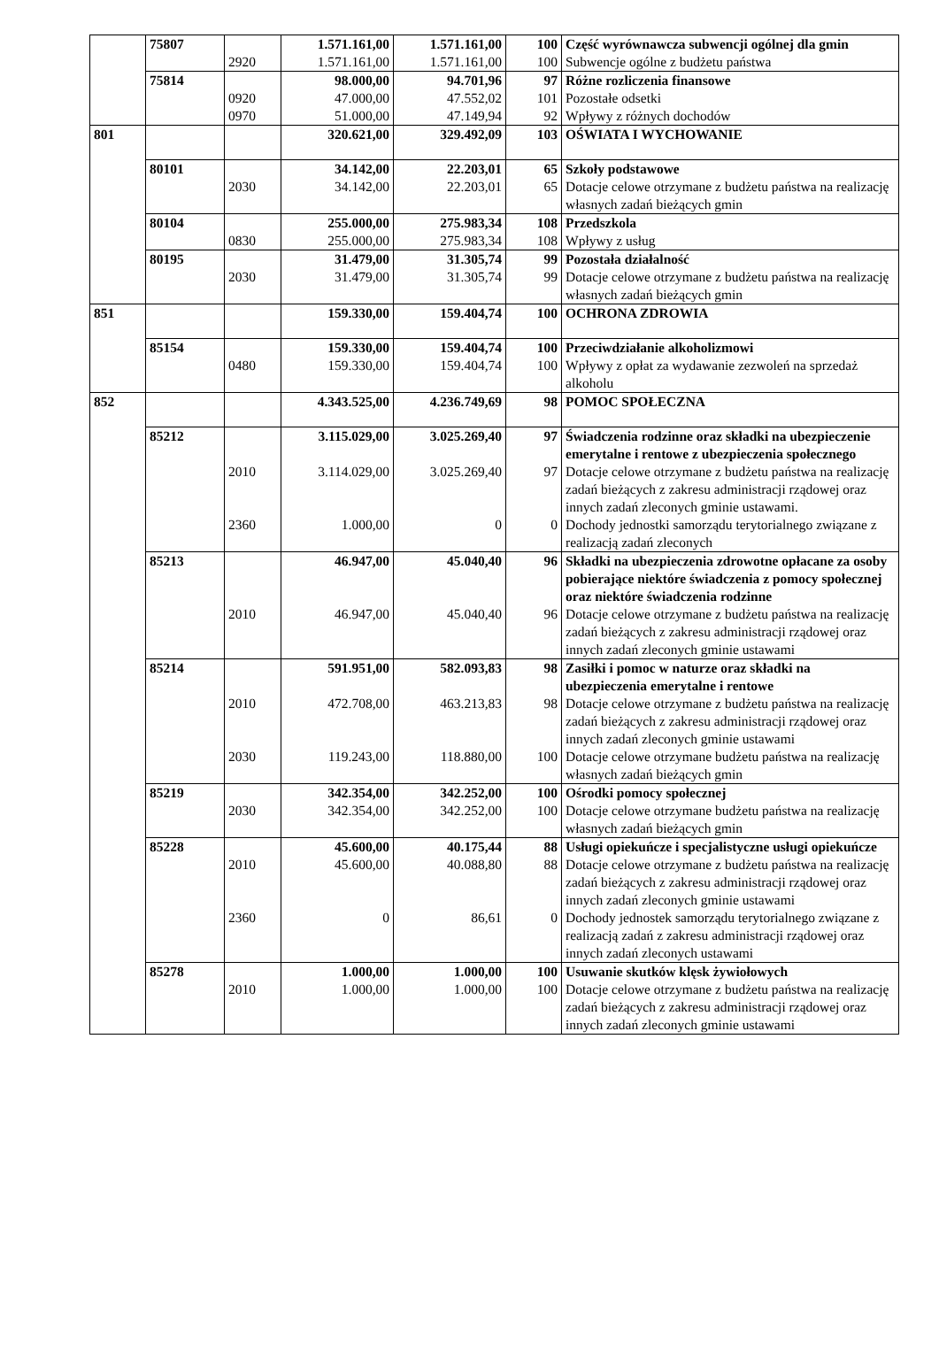| | 75807 | | 1.571.161,00 | 1.571.161,00 | 100 | Część wyrównawcza subwencji ogólnej dla gmin |
| | | 2920 | 1.571.161,00 | 1.571.161,00 | 100 | Subwencje ogólne z budżetu państwa |
| | 75814 | | 98.000,00 | 94.701,96 | 97 | Różne rozliczenia finansowe |
| | | 0920 | 47.000,00 | 47.552,02 | 101 | Pozostałe odsetki |
| | | 0970 | 51.000,00 | 47.149,94 | 92 | Wpływy z różnych dochodów |
| 801 | | | 320.621,00 | 329.492,09 | 103 | OŚWIATA I WYCHOWANIE |
| | 80101 | | 34.142,00 | 22.203,01 | 65 | Szkoły podstawowe |
| | | 2030 | 34.142,00 | 22.203,01 | 65 | Dotacje celowe otrzymane z budżetu państwa na realizację własnych zadań bieżących gmin |
| | 80104 | | 255.000,00 | 275.983,34 | 108 | Przedszkola |
| | | 0830 | 255.000,00 | 275.983,34 | 108 | Wpływy z usług |
| | 80195 | | 31.479,00 | 31.305,74 | 99 | Pozostała działalność |
| | | 2030 | 31.479,00 | 31.305,74 | 99 | Dotacje celowe otrzymane z budżetu państwa na realizację własnych zadań bieżących gmin |
| 851 | | | 159.330,00 | 159.404,74 | 100 | OCHRONA ZDROWIA |
| | 85154 | | 159.330,00 | 159.404,74 | 100 | Przeciwdziałanie alkoholizmowi |
| | | 0480 | 159.330,00 | 159.404,74 | 100 | Wpływy z opłat za wydawanie zezwoleń na sprzedaż alkoholu |
| 852 | | | 4.343.525,00 | 4.236.749,69 | 98 | POMOC SPOŁECZNA |
| | 85212 | | 3.115.029,00 | 3.025.269,40 | 97 | Świadczenia rodzinne oraz składki na ubezpieczenie emerytalne i rentowe z ubezpieczenia społecznego |
| | | 2010 | 3.114.029,00 | 3.025.269,40 | 97 | Dotacje celowe otrzymane z budżetu państwa na realizację zadań bieżących z zakresu administracji rządowej oraz innych zadań zleconych gminie ustawami. |
| | | 2360 | 1.000,00 | 0 | 0 | Dochody jednostki samorządu terytorialnego związane z realizacją zadań zleconych |
| | 85213 | | 46.947,00 | 45.040,40 | 96 | Składki na ubezpieczenia zdrowotne opłacane za osoby pobierające niektóre świadczenia z pomocy społecznej oraz niektóre świadczenia rodzinne |
| | | 2010 | 46.947,00 | 45.040,40 | 96 | Dotacje celowe otrzymane z budżetu państwa na realizację zadań bieżących z zakresu administracji rządowej oraz innych zadań zleconych gminie ustawami |
| | 85214 | | 591.951,00 | 582.093,83 | 98 | Zasiłki i pomoc w naturze oraz składki na ubezpieczenia emerytalne i rentowe |
| | | 2010 | 472.708,00 | 463.213,83 | 98 | Dotacje celowe otrzymane z budżetu państwa na realizację zadań bieżących z zakresu administracji rządowej oraz innych zadań zleconych gminie ustawami |
| | | 2030 | 119.243,00 | 118.880,00 | 100 | Dotacje celowe otrzymane budżetu państwa na realizację własnych zadań bieżących gmin |
| | 85219 | | 342.354,00 | 342.252,00 | 100 | Ośrodki pomocy społecznej |
| | | 2030 | 342.354,00 | 342.252,00 | 100 | Dotacje celowe otrzymane budżetu państwa na realizację własnych zadań bieżących gmin |
| | 85228 | | 45.600,00 | 40.175,44 | 88 | Usługi opiekuńcze i specjalistyczne usługi opiekuńcze |
| | | 2010 | 45.600,00 | 40.088,80 | 88 | Dotacje celowe otrzymane z budżetu państwa na realizację zadań bieżących z zakresu administracji rządowej oraz innych zadań zleconych gminie ustawami |
| | | 2360 | 0 | 86,61 | 0 | Dochody jednostek samorządu terytorialnego związane z realizacją zadań z zakresu administracji rządowej oraz innych zadań zleconych ustawami |
| | 85278 | | 1.000,00 | 1.000,00 | 100 | Usuwanie skutków klęsk żywiołowych |
| | | 2010 | 1.000,00 | 1.000,00 | 100 | Dotacje celowe otrzymane z budżetu państwa na realizację zadań bieżących z zakresu administracji rządowej oraz innych zadań zleconych gminie ustawami |